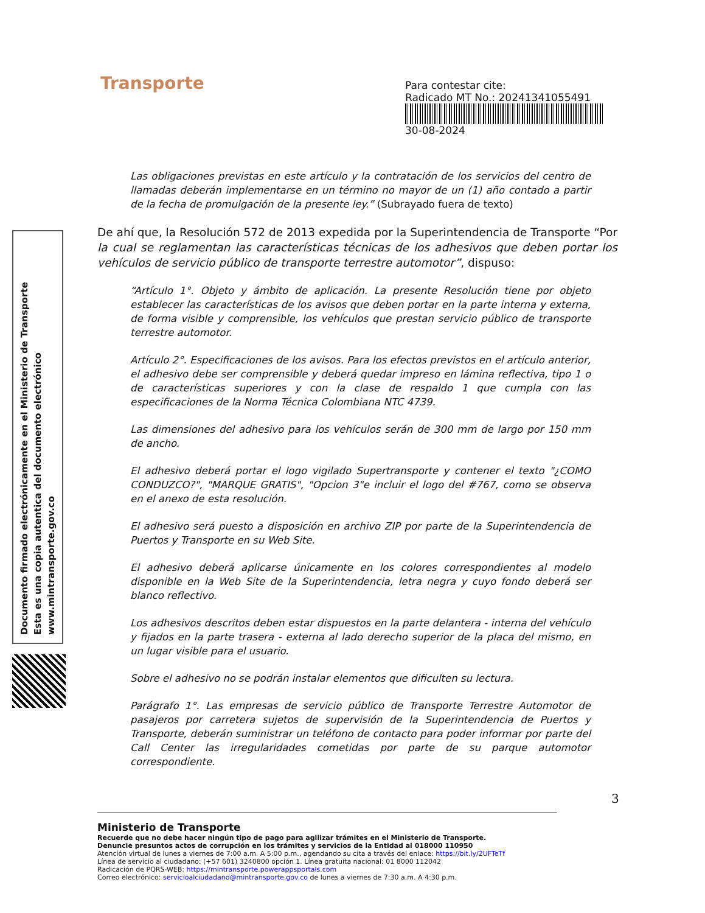Transporte
Para contestar cite:
Radicado MT No.: 20241341055491
30-08-2024
Documento firmado electrónicamente en el Ministerio de Transporte
Esta es una copia autentica del documento electrónico
www.mintransporte.gov.co
Las obligaciones previstas en este artículo y la contratación de los servicios del centro de llamadas deberán implementarse en un término no mayor de un (1) año contado a partir de la fecha de promulgación de la presente ley.” (Subrayado fuera de texto)
De ahí que, la Resolución 572 de 2013 expedida por la Superintendencia de Transporte “Por la cual se reglamentan las características técnicas de los adhesivos que deben portar los vehículos de servicio público de transporte terrestre automotor”, dispuso:
“Artículo 1°. Objeto y ámbito de aplicación. La presente Resolución tiene por objeto establecer las características de los avisos que deben portar en la parte interna y externa, de forma visible y comprensible, los vehículos que prestan servicio público de transporte terrestre automotor.
Artículo 2°. Especificaciones de los avisos. Para los efectos previstos en el artículo anterior, el adhesivo debe ser comprensible y deberá quedar impreso en lámina reflectiva, tipo 1 o de características superiores y con la clase de respaldo 1 que cumpla con las especificaciones de la Norma Técnica Colombiana NTC 4739.
Las dimensiones del adhesivo para los vehículos serán de 300 mm de largo por 150 mm de ancho.
El adhesivo deberá portar el logo vigilado Supertransporte y contener el texto "¿COMO CONDUZCO?", "MARQUE GRATIS", "Opcion 3"e incluir el logo del #767, como se observa en el anexo de esta resolución.
El adhesivo será puesto a disposición en archivo ZIP por parte de la Superintendencia de Puertos y Transporte en su Web Site.
El adhesivo deberá aplicarse únicamente en los colores correspondientes al modelo disponible en la Web Site de la Superintendencia, letra negra y cuyo fondo deberá ser blanco reflectivo.
Los adhesivos descritos deben estar dispuestos en la parte delantera - interna del vehículo y fijados en la parte trasera - externa al lado derecho superior de la placa del mismo, en un lugar visible para el usuario.
Sobre el adhesivo no se podrán instalar elementos que dificulten su lectura.
Parágrafo 1°. Las empresas de servicio público de Transporte Terrestre Automotor de pasajeros por carretera sujetos de supervisión de la Superintendencia de Puertos y Transporte, deberán suministrar un teléfono de contacto para poder informar por parte del Call Center las irregularidades cometidas por parte de su parque automotor correspondiente.
3
Ministerio de Transporte
Recuerde que no debe hacer ningún tipo de pago para agilizar trámites en el Ministerio de Transporte.
Denuncie presuntos actos de corrupción en los trámites y servicios de la Entidad al 018000 110950
Atención virtual de lunes a viernes de 7:00 a.m. A 5:00 p.m., agendando su cita a través del enlace: https://bit.ly/2UFTeTf
Línea de servicio al ciudadano: (+57 601) 3240800 opción 1. Línea gratuita nacional: 01 8000 112042
Radicación de PQRS-WEB: https://mintransporte.powerappsportals.com
Correo electrónico: servicioalciudadano@mintransporte.gov.co de lunes a viernes de 7:30 a.m. A 4:30 p.m.